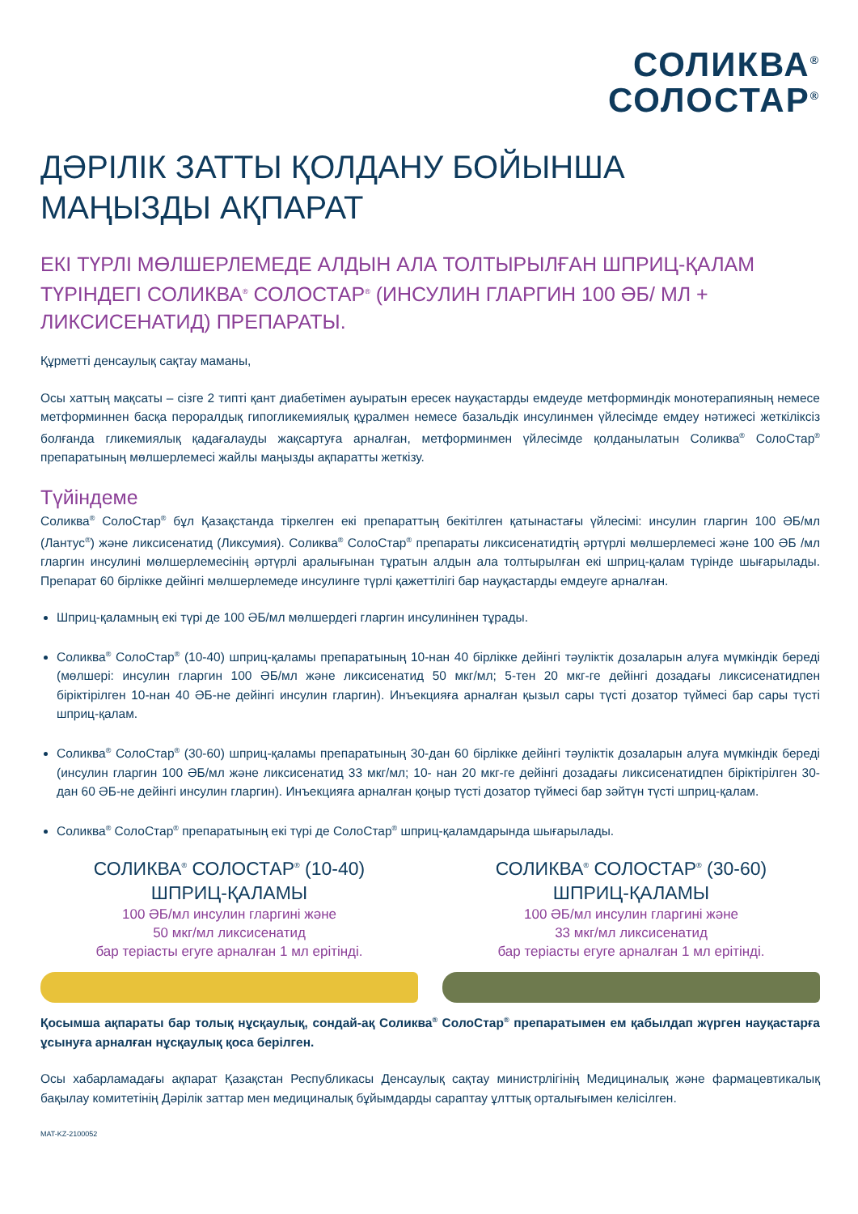СОЛИКВА<sup>®</sup>
СОЛОСТАР<sup>®</sup>
ДӘРІЛІК ЗАТТЫ ҚОЛДАНУ БОЙЫНША
МАҢЫЗДЫ АҚПАРАТ
ЕКІ ТҮРЛІ МӨЛШЕРЛЕМЕДЕ АЛДЫН АЛА ТОЛТЫРЫЛҒАН ШПРИЦ-ҚАЛАМ ТҮРІНДЕГІ СОЛИКВА<sup>®</sup> СОЛОСТАР<sup>®</sup> (ИНСУЛИН ГЛАРГИН 100 ӘБ/ МЛ + ЛИКСИСЕНАТИД) ПРЕПАРАТЫ.
Құрметті денсаулық сақтау маманы,
Осы хаттың мақсаты – сізге 2 типті қант диабетімен ауыратын ересек науқастарды емдеуде метформиндік монотерапияның немесе метформиннен басқа пероралдық гипогликемиялық құралмен немесе базальдік инсулинмен үйлесімде емдеу нәтижесі жеткіліксіз болғанда гликемиялық қадағалауды жақсартуға арналған, метформинмен үйлесімде қолданылатын Соликва<sup>®</sup> СолоСтар<sup>®</sup> препаратының мөлшерлемесі жайлы маңызды ақпаратты жеткізу.
Түйіндеме
Соликва<sup>®</sup> СолоСтар<sup>®</sup> бұл Қазақстанда тіркелген екі препараттың бекітілген қатынастағы үйлесімі: инсулин гларгин 100 ӘБ/мл (Лантус<sup>®</sup>) және ликсисенатид (Ликсумия). Соликва<sup>®</sup> СолоСтар<sup>®</sup> препараты ликсисенатидтің әртүрлі мөлшерлемесі және 100 ӘБ /мл гларгин инсулині мөлшерлемесінің әртүрлі аралығынан тұратын алдын ала толтырылған екі шприц-қалам түрінде шығарылады. Препарат 60 бірлікке дейінгі мөлшерлемеде инсулинге түрлі қажеттілігі бар науқастарды емдеуге арналған.
Шприц-қаламның екі түрі де 100 ӘБ/мл мөлшердегі гларгин инсулинінен тұрады.
Соликва<sup>®</sup> СолоСтар<sup>®</sup> (10-40) шприц-қаламы препаратының 10-нан 40 бірлікке дейінгі тәуліктік дозаларын алуға мүмкіндік береді (мөлшері: инсулин гларгин 100 ӘБ/мл және ликсисенатид 50 мкг/мл; 5-тен 20 мкг-ге дейінгі дозадағы ликсисенатидпен біріктірілген 10-нан 40 ӘБ-не дейінгі инсулин гларгин). Инъекцияға арналған қызыл сары түсті дозатор түймесі бар сары түсті шприц-қалам.
Соликва<sup>®</sup> СолоСтар<sup>®</sup> (30-60) шприц-қаламы препаратының 30-дан 60 бірлікке дейінгі тәуліктік дозаларын алуға мүмкіндік береді (инсулин гларгин 100 ӘБ/мл және ликсисенатид 33 мкг/мл; 10- нан 20 мкг-ге дейінгі дозадағы ликсисенатидпен біріктірілген 30-дан 60 ӘБ-не дейінгі инсулин гларгин). Инъекцияға арналған қоңыр түсті дозатор түймесі бар зәйтүн түсті шприц-қалам.
Соликва<sup>®</sup> СолоСтар<sup>®</sup> препаратының екі түрі де СолоСтар<sup>®</sup> шприц-қаламдарында шығарылады.
СОЛИКВА<sup>®</sup> СОЛОСТАР<sup>®</sup> (10-40)
ШПРИЦ-ҚАЛАМЫ
100 ӘБ/мл инсулин гларгині және
50 мкг/мл ликсисенатид
бар теріасты егуге арналған 1 мл ерітінді.
СОЛИКВА<sup>®</sup> СОЛОСТАР<sup>®</sup> (30-60)
ШПРИЦ-ҚАЛАМЫ
100 ӘБ/мл инсулин гларгині және
33 мкг/мл ликсисенатид
бар теріасты егуге арналған 1 мл ерітінді.
Қосымша ақпараты бар толық нұсқаулық, сондай-ақ Соликва<sup>®</sup> СолоСтар<sup>®</sup> препаратымен ем қабылдап жүрген науқастарға ұсынуға арналған нұсқаулық қоса берілген.
Осы хабарламадағы ақпарат Қазақстан Республикасы Денсаулық сақтау министрлігінің Медициналық және фармацевтикалық бақылау комитетінің Дәрілік заттар мен медициналық бұйымдарды сараптау ұлттық орталығымен келісілген.
MAT-KZ-2100052